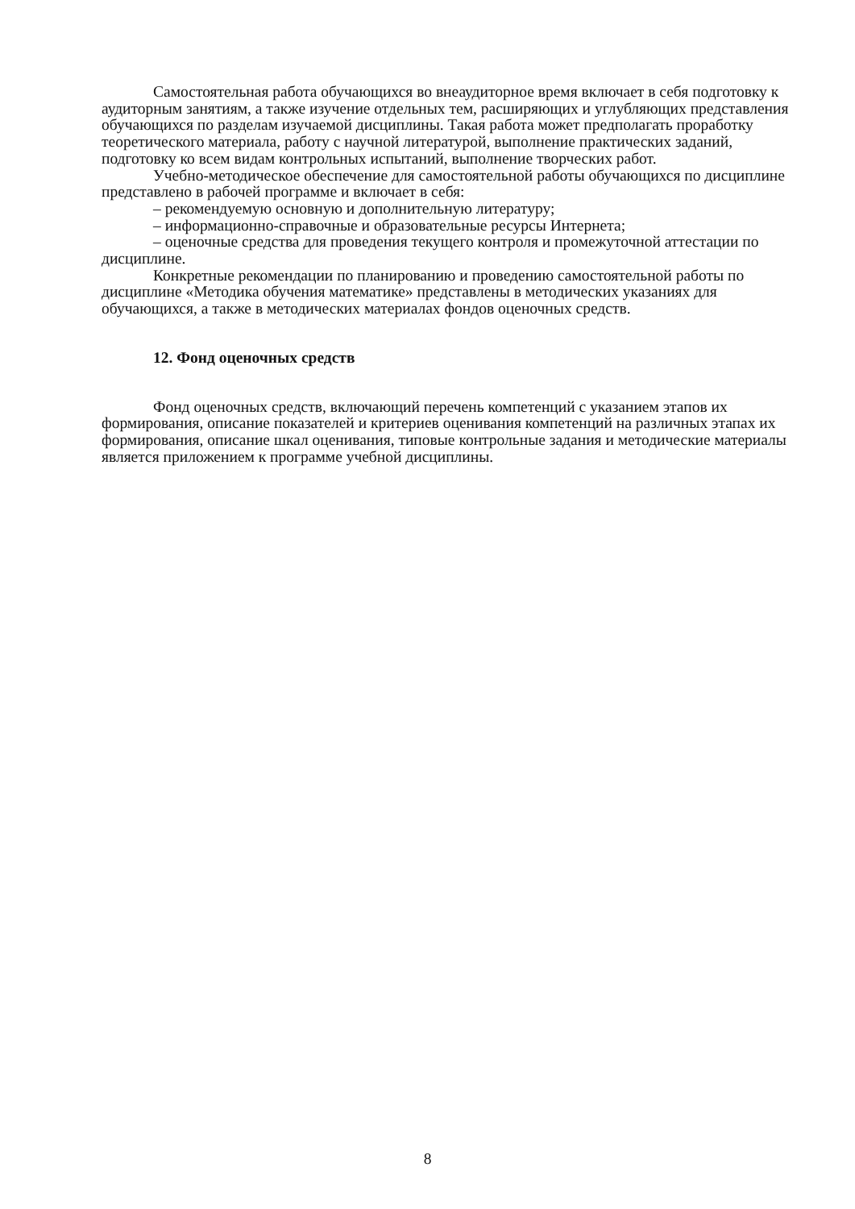Самостоятельная работа обучающихся во внеаудиторное время включает в себя подготовку к аудиторным занятиям, а также изучение отдельных тем, расширяющих и углубляющих представления обучающихся по разделам изучаемой дисциплины. Такая работа может предполагать проработку теоретического материала, работу с научной литературой, выполнение практических заданий, подготовку ко всем видам контрольных испытаний, выполнение творческих работ.
Учебно-методическое обеспечение для самостоятельной работы обучающихся по дисциплине представлено в рабочей программе и включает в себя:
– рекомендуемую основную и дополнительную литературу;
– информационно-справочные и образовательные ресурсы Интернета;
– оценочные средства для проведения текущего контроля и промежуточной аттестации по дисциплине.
Конкретные рекомендации по планированию и проведению самостоятельной работы по дисциплине «Методика обучения математике» представлены в методических указаниях для обучающихся, а также в методических материалах фондов оценочных средств.
12. Фонд оценочных средств
Фонд оценочных средств, включающий перечень компетенций с указанием этапов их формирования, описание показателей и критериев оценивания компетенций на различных этапах их формирования, описание шкал оценивания, типовые контрольные задания и методические материалы является приложением к программе учебной дисциплины.
8